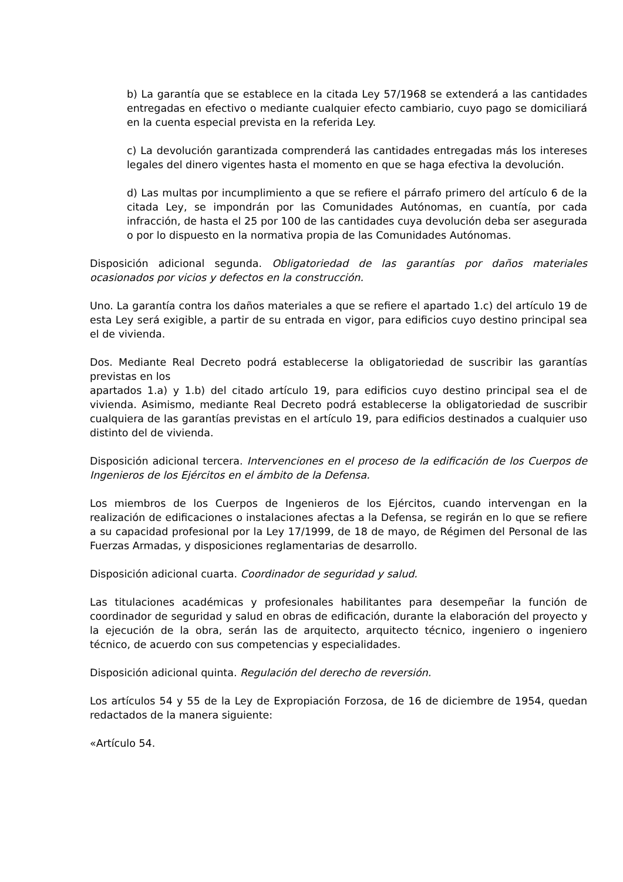b) La garantía que se establece en la citada Ley 57/1968 se extenderá a las cantidades entregadas en efectivo o mediante cualquier efecto cambiario, cuyo pago se domiciliará en la cuenta especial prevista en la referida Ley.
c) La devolución garantizada comprenderá las cantidades entregadas más los intereses legales del dinero vigentes hasta el momento en que se haga efectiva la devolución.
d) Las multas por incumplimiento a que se refiere el párrafo primero del artículo 6 de la citada Ley, se impondrán por las Comunidades Autónomas, en cuantía, por cada infracción, de hasta el 25 por 100 de las cantidades cuya devolución deba ser asegurada o por lo dispuesto en la normativa propia de las Comunidades Autónomas.
Disposición adicional segunda. Obligatoriedad de las garantías por daños materiales ocasionados por vicios y defectos en la construcción.
Uno. La garantía contra los daños materiales a que se refiere el apartado 1.c) del artículo 19 de esta Ley será exigible, a partir de su entrada en vigor, para edificios cuyo destino principal sea el de vivienda.
Dos. Mediante Real Decreto podrá establecerse la obligatoriedad de suscribir las garantías previstas en los
apartados 1.a) y 1.b) del citado artículo 19, para edificios cuyo destino principal sea el de vivienda. Asimismo, mediante Real Decreto podrá establecerse la obligatoriedad de suscribir cualquiera de las garantías previstas en el artículo 19, para edificios destinados a cualquier uso distinto del de vivienda.
Disposición adicional tercera. Intervenciones en el proceso de la edificación de los Cuerpos de Ingenieros de los Ejércitos en el ámbito de la Defensa.
Los miembros de los Cuerpos de Ingenieros de los Ejércitos, cuando intervengan en la realización de edificaciones o instalaciones afectas a la Defensa, se regirán en lo que se refiere a su capacidad profesional por la Ley 17/1999, de 18 de mayo, de Régimen del Personal de las Fuerzas Armadas, y disposiciones reglamentarias de desarrollo.
Disposición adicional cuarta. Coordinador de seguridad y salud.
Las titulaciones académicas y profesionales habilitantes para desempeñar la función de coordinador de seguridad y salud en obras de edificación, durante la elaboración del proyecto y la ejecución de la obra, serán las de arquitecto, arquitecto técnico, ingeniero o ingeniero técnico, de acuerdo con sus competencias y especialidades.
Disposición adicional quinta. Regulación del derecho de reversión.
Los artículos 54 y 55 de la Ley de Expropiación Forzosa, de 16 de diciembre de 1954, quedan redactados de la manera siguiente:
«Artículo 54.